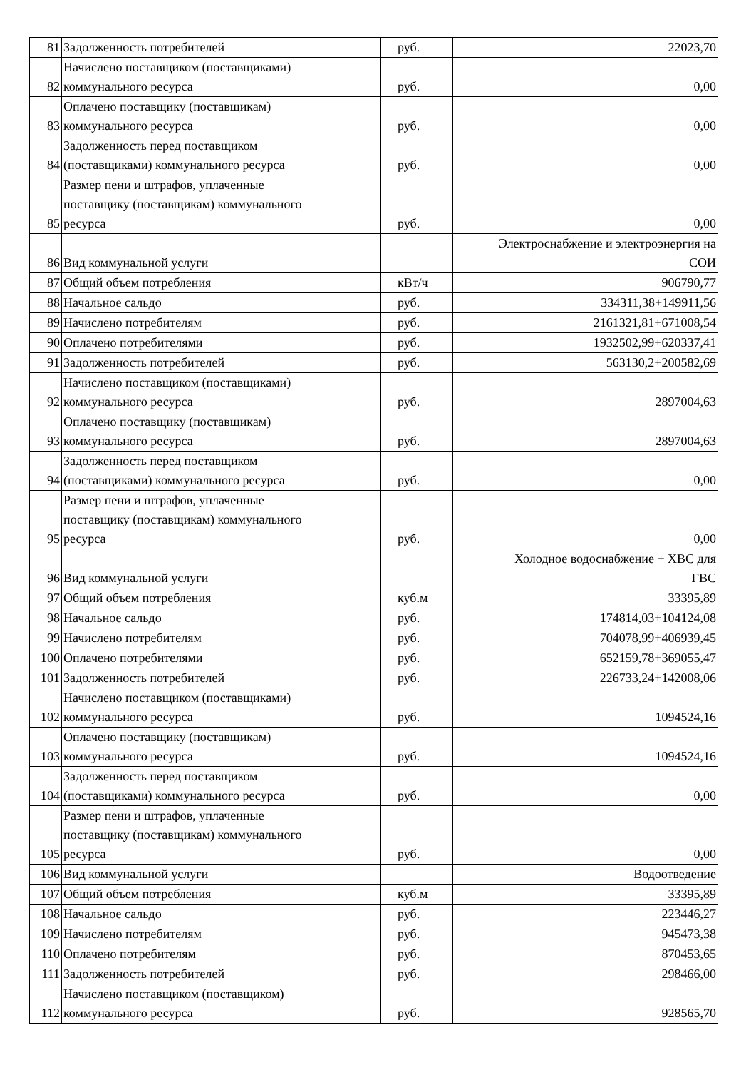| 81 | Задолженность потребителей | руб. | 22023,70 |
| 82 | Начислено поставщиком (поставщиками) коммунального ресурса | руб. | 0,00 |
| 83 | Оплачено поставщику (поставщикам) коммунального ресурса | руб. | 0,00 |
| 84 | Задолженность перед поставщиком (поставщиками) коммунального ресурса | руб. | 0,00 |
| 85 | Размер пени и штрафов, уплаченные поставщику (поставщикам) коммунального ресурса | руб. | 0,00 |
| 86 | Вид коммунальной услуги | | Электроснабжение и электроэнергия на СОИ |
| 87 | Общий объем потребления | кВт/ч | 906790,77 |
| 88 | Начальное сальдо | руб. | 334311,38+149911,56 |
| 89 | Начислено потребителям | руб. | 2161321,81+671008,54 |
| 90 | Оплачено потребителями | руб. | 1932502,99+620337,41 |
| 91 | Задолженность потребителей | руб. | 563130,2+200582,69 |
| 92 | Начислено поставщиком (поставщиками) коммунального ресурса | руб. | 2897004,63 |
| 93 | Оплачено поставщику (поставщикам) коммунального ресурса | руб. | 2897004,63 |
| 94 | Задолженность перед поставщиком (поставщиками) коммунального ресурса | руб. | 0,00 |
| 95 | Размер пени и штрафов, уплаченные поставщику (поставщикам) коммунального ресурса | руб. | 0,00 |
| 96 | Вид коммунальной услуги | | Холодное водоснабжение + ХВС для ГВС |
| 97 | Общий объем потребления | куб.м | 33395,89 |
| 98 | Начальное сальдо | руб. | 174814,03+104124,08 |
| 99 | Начислено потребителям | руб. | 704078,99+406939,45 |
| 100 | Оплачено потребителями | руб. | 652159,78+369055,47 |
| 101 | Задолженность потребителей | руб. | 226733,24+142008,06 |
| 102 | Начислено поставщиком (поставщиками) коммунального ресурса | руб. | 1094524,16 |
| 103 | Оплачено поставщику (поставщикам) коммунального ресурса | руб. | 1094524,16 |
| 104 | Задолженность перед поставщиком (поставщиками) коммунального ресурса | руб. | 0,00 |
| 105 | Размер пени и штрафов, уплаченные поставщику (поставщикам) коммунального ресурса | руб. | 0,00 |
| 106 | Вид коммунальной услуги | | Водоотведение |
| 107 | Общий объем потребления | куб.м | 33395,89 |
| 108 | Начальное сальдо | руб. | 223446,27 |
| 109 | Начислено потребителям | руб. | 945473,38 |
| 110 | Оплачено потребителям | руб. | 870453,65 |
| 111 | Задолженность потребителей | руб. | 298466,00 |
| 112 | Начислено поставщиком (поставщиком) коммунального ресурса | руб. | 928565,70 |